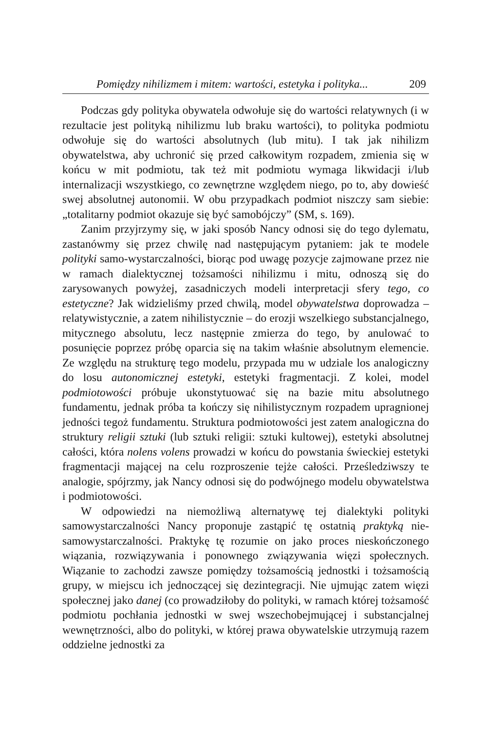Pomiędzy nihilizmem i mitem: wartości, estetyka i polityka... 209
Podczas gdy polityka obywatela odwołuje się do wartości relatywnych (i w rezultacie jest polityką nihilizmu lub braku wartości), to polityka podmiotu odwołuje się do wartości absolutnych (lub mitu). I tak jak nihilizm obywatelstwa, aby uchronić się przed całkowitym rozpadem, zmienia się w końcu w mit podmiotu, tak też mit podmiotu wymaga likwidacji i/lub internalizacji wszystkiego, co zewnętrzne względem niego, po to, aby dowieść swej absolutnej autonomii. W obu przypadkach podmiot niszczy sam siebie: „totalitarny podmiot okazuje się być samobójczy” (SM, s. 169).
Zanim przyjrzymy się, w jaki sposób Nancy odnosi się do tego dylematu, zastanówmy się przez chwilę nad następującym pytaniem: jak te modele polityki samo-wystarczalności, biorąc pod uwagę pozycje zajmowane przez nie w ramach dialektycznej tożsamości nihilizmu i mitu, odnoszą się do zarysowanych powyżej, zasadniczych modeli interpretacji sfery tego, co estetyczne? Jak widzieliśmy przed chwilą, model obywatelstwa doprowadza – relatywistycznie, a zatem nihilistycznie – do erozji wszelkiego substancjalnego, mitycznego absolutu, lecz następnie zmierza do tego, by anulować to posunięcie poprzez próbę oparcia się na takim właśnie absolutnym elemencie. Ze względu na strukturę tego modelu, przypada mu w udziale los analogiczny do losu autonomicznej estetyki, estetyki fragmentacji. Z kolei, model podmiotowości próbuje ukonstytuować się na bazie mitu absolutnego fundamentu, jednak próba ta kończy się nihilistycznym rozpadem upragnionej jedności tegoż fundamentu. Struktura podmiotowości jest zatem analogiczna do struktury religii sztuki (lub sztuki religii: sztuki kultowej), estetyki absolutnej całości, która nolens volens prowadzi w końcu do powstania świeckiej estetyki fragmentacji mającej na celu rozproszenie tejże całości. Prześledziwszy te analogie, spójrzmy, jak Nancy odnosi się do podwójnego modelu obywatelstwa i podmiotowości.
W odpowiedzi na niemożliwą alternatywę tej dialektyki polityki samowystarczalności Nancy proponuje zastąpić tę ostatnią praktyką nie-samowystarczalności. Praktykę tę rozumie on jako proces nieskończonego wiązania, rozwiązywania i ponownego związywania więzi społecznych. Wiązanie to zachodzi zawsze pomiędzy tożsamością jednostki i tożsamością grupy, w miejscu ich jednoczącej się dezintegracji. Nie ujmując zatem więzi społecznej jako danej (co prowadziłoby do polityki, w ramach której tożsamość podmiotu pochłania jednostki w swej wszechobejmującej i substancjalnej wewnętrzności, albo do polityki, w której prawa obywatelskie utrzymują razem oddzielne jednostki za